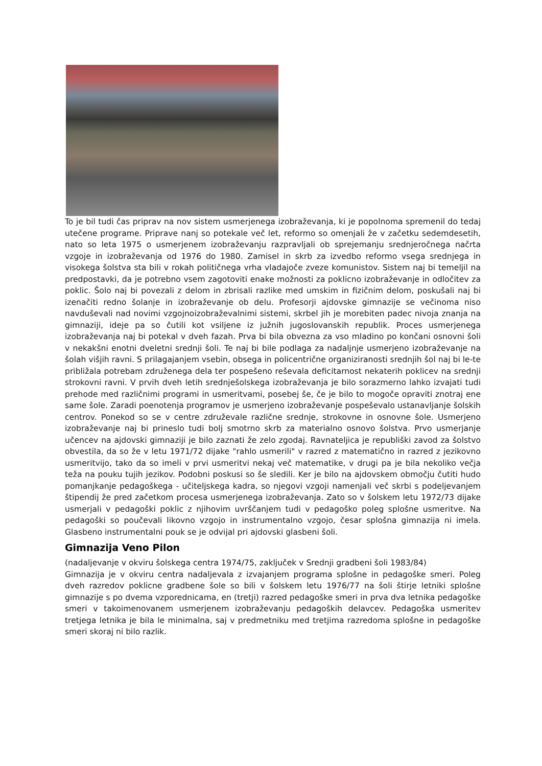To je bil tudi čas priprav na nov sistem usmerjenega izobraževanja, ki je popolnoma spremenil do tedaj utečene programe. Priprave nanj so potekale več let, reformo so omenjali že v začetku sedemdesetih, nato so leta 1975 o usmerjenem izobraževanju razpravljali ob sprejemanju srednjeročnega načrta vzgoje in izobraževanja od 1976 do 1980. Zamisel in skrb za izvedbo reformo vsega srednjega in visokega šolstva sta bili v rokah političnega vrha vladajoče zveze komunistov. Sistem naj bi temeljil na predpostavki, da je potrebno vsem zagotoviti enake možnosti za poklicno izobraževanje in odločitev za poklic. Šolo naj bi povezali z delom in zbrisali razlike med umskim in fizičnim delom, poskušali naj bi izenačiti redno šolanje in izobraževanje ob delu. Profesorji ajdovske gimnazije se večinoma niso navduševali nad novimi vzgojnoizobraževalnimi sistemi, skrbel jih je morebiten padec nivoja znanja na gimnaziji, ideje pa so čutili kot vsiljene iz južnih jugoslovanskih republik. Proces usmerjenega izobraževanja naj bi potekal v dveh fazah. Prva bi bila obvezna za vso mladino po končani osnovni šoli v nekakšni enotni dveletni srednji šoli. Te naj bi bile podlaga za nadaljnje usmerjeno izobraževanje na šolah višjih ravni. S prilagajanjem vsebin, obsega in policentrične organiziranosti srednjih šol naj bi le-te približala potrebam združenega dela ter pospešeno reševala deficitarnost nekaterih poklicev na srednji strokovni ravni. V prvih dveh letih srednješolskega izobraževanja je bilo sorazmerno lahko izvajati tudi prehode med različnimi programi in usmeritvami, posebej še, če je bilo to mogoče opraviti znotraj ene same šole. Zaradi poenotenja programov je usmerjeno izobraževanje pospeševalo ustanavljanje šolskih centrov. Ponekod so se v centre združevale različne srednje, strokovne in osnovne šole. Usmerjeno izobraževanje naj bi prineslo tudi bolj smotrno skrb za materialno osnovo šolstva. Prvo usmerjanje učencev na ajdovski gimnaziji je bilo zaznati že zelo zgodaj. Ravnateljica je republiški zavod za šolstvo obvestila, da so že v letu 1971/72 dijake "rahlo usmerili" v razred z matematično in razred z jezikovno usmeritvijo, tako da so imeli v prvi usmeritvi nekaj več matematike, v drugi pa je bila nekoliko večja teža na pouku tujih jezikov. Podobni poskusi so še sledili. Ker je bilo na ajdovskem območju čutiti hudo pomanjkanje pedagoškega - učiteljskega kadra, so njegovi vzgoji namenjali več skrbi s podeljevanjem štipendij že pred začetkom procesa usmerjenega izobraževanja. Zato so v šolskem letu 1972/73 dijake usmerjali v pedagoški poklic z njihovim uvrščanjem tudi v pedagoško poleg splošne usmeritve. Na pedagoški so poučevali likovno vzgojo in instrumentalno vzgojo, česar splošna gimnazija ni imela. Glasbeno instrumentalni pouk se je odvijal pri ajdovski glasbeni šoli.
Gimnazija Veno Pilon
(nadaljevanje v okviru šolskega centra 1974/75, zaključek v Srednji gradbeni šoli 1983/84)
Gimnazija je v okviru centra nadaljevala z izvajanjem programa splošne in pedagoške smeri. Poleg dveh razredov poklicne gradbene šole so bili v šolskem letu 1976/77 na šoli štirje letniki splošne gimnazije s po dvema vzporednicama, en (tretji) razred pedagoške smeri in prva dva letnika pedagoške smeri v takoimenovanem usmerjenem izobraževanju pedagoških delavcev. Pedagoška usmeritev tretjega letnika je bila le minimalna, saj v predmetniku med tretjima razredoma splošne in pedagoške smeri skoraj ni bilo razlik.